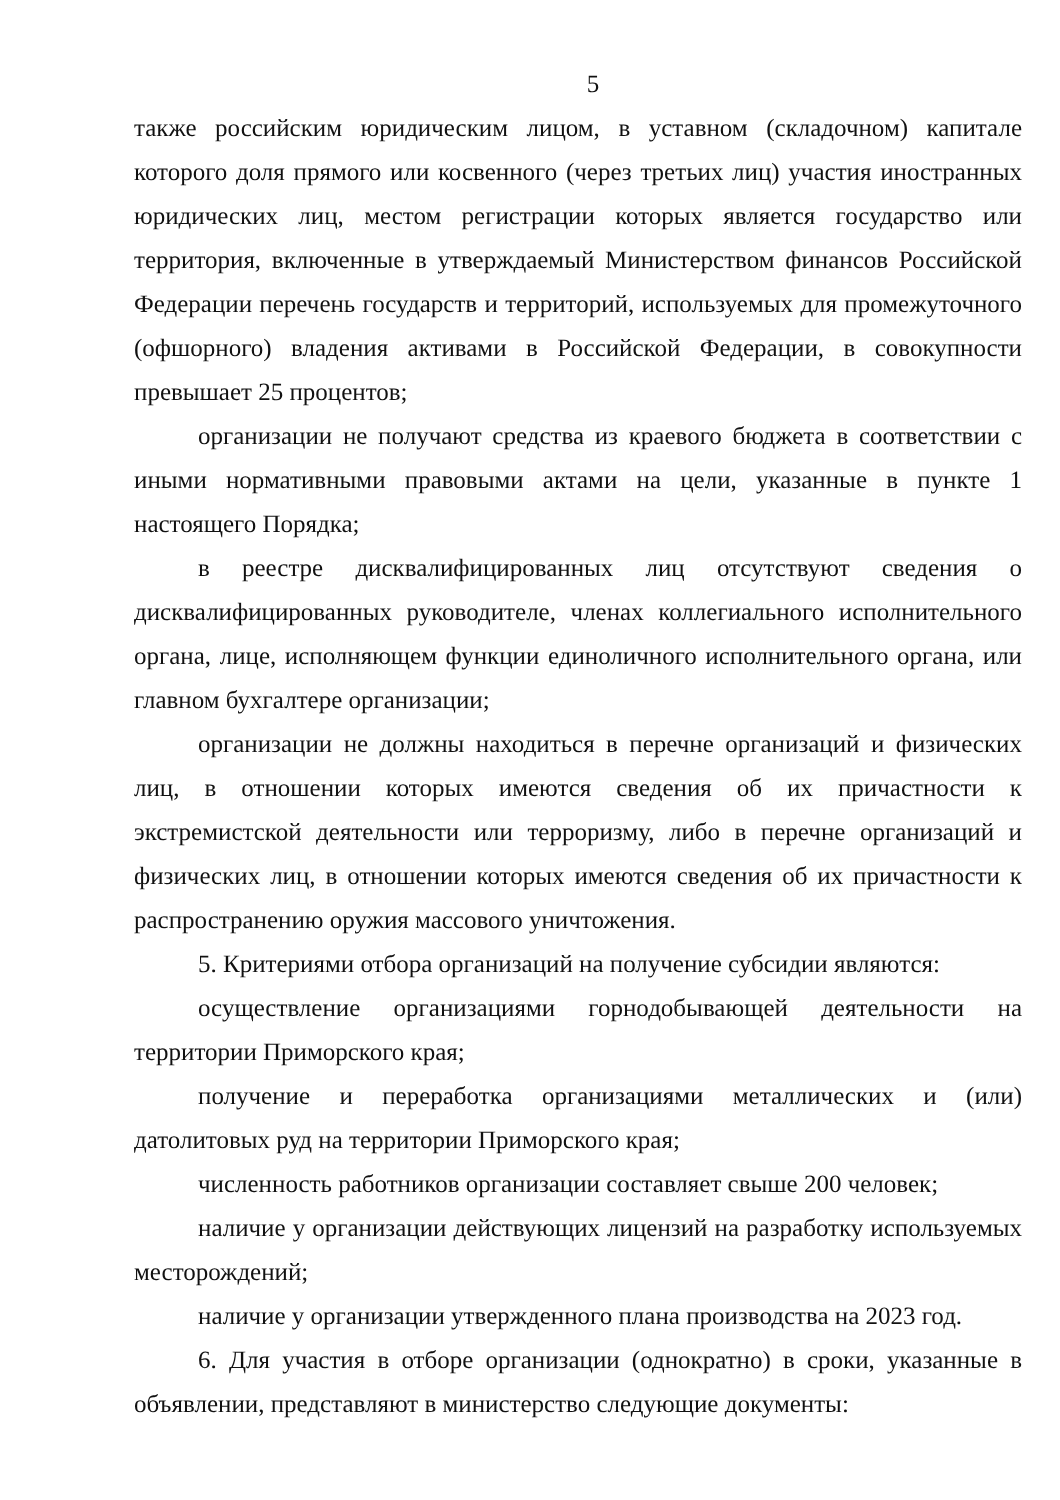5
также российским юридическим лицом, в уставном (складочном) капитале которого доля прямого или косвенного (через третьих лиц) участия иностранных юридических лиц, местом регистрации которых является государство или территория, включенные в утверждаемый Министерством финансов Российской Федерации перечень государств и территорий, используемых для промежуточного (офшорного) владения активами в Российской Федерации, в совокупности превышает 25 процентов;
организации не получают средства из краевого бюджета в соответствии с иными нормативными правовыми актами на цели, указанные в пункте 1 настоящего Порядка;
в реестре дисквалифицированных лиц отсутствуют сведения о дисквалифицированных руководителе, членах коллегиального исполнительного органа, лице, исполняющем функции единоличного исполнительного органа, или главном бухгалтере организации;
организации не должны находиться в перечне организаций и физических лиц, в отношении которых имеются сведения об их причастности к экстремистской деятельности или терроризму, либо в перечне организаций и физических лиц, в отношении которых имеются сведения об их причастности к распространению оружия массового уничтожения.
5. Критериями отбора организаций на получение субсидии являются:
осуществление организациями горнодобывающей деятельности на территории Приморского края;
получение и переработка организациями металлических и (или) датолитовых руд на территории Приморского края;
численность работников организации составляет свыше 200 человек;
наличие у организации действующих лицензий на разработку используемых месторождений;
наличие у организации утвержденного плана производства на 2023 год.
6. Для участия в отборе организации (однократно) в сроки, указанные в объявлении, представляют в министерство следующие документы: